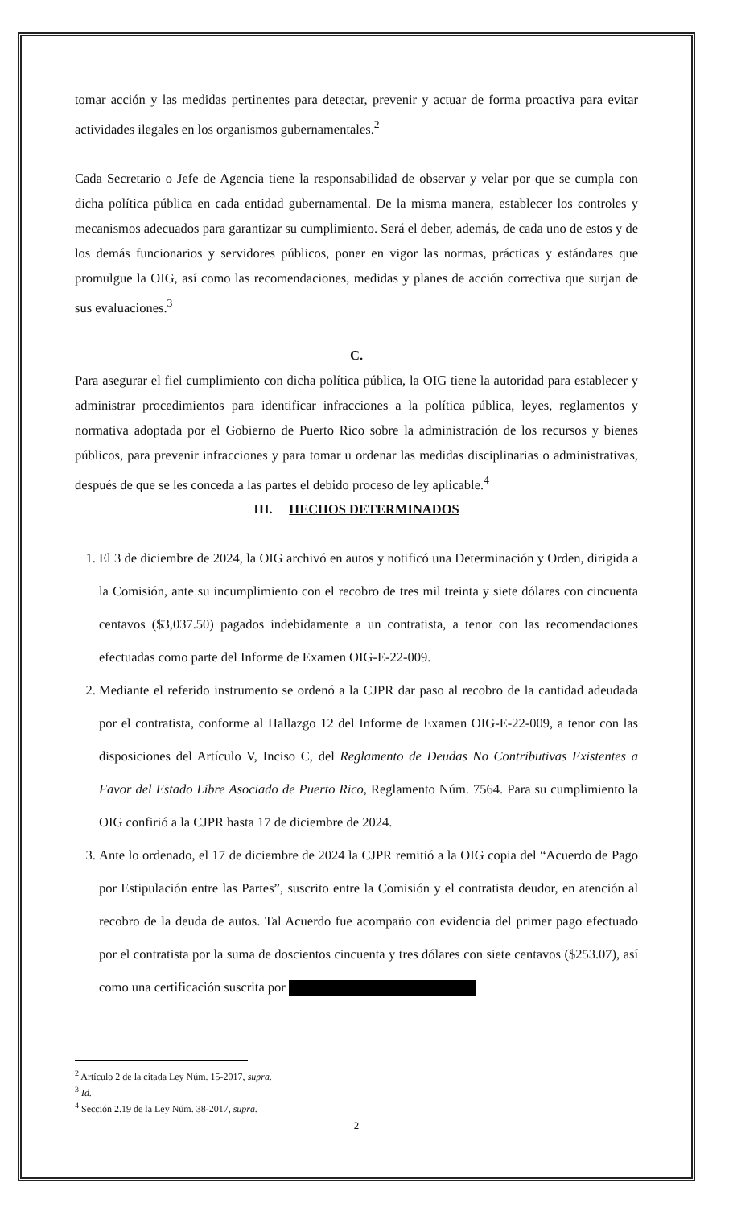tomar acción y las medidas pertinentes para detectar, prevenir y actuar de forma proactiva para evitar actividades ilegales en los organismos gubernamentales.<sup>2</sup>
Cada Secretario o Jefe de Agencia tiene la responsabilidad de observar y velar por que se cumpla con dicha política pública en cada entidad gubernamental. De la misma manera, establecer los controles y mecanismos adecuados para garantizar su cumplimiento. Será el deber, además, de cada uno de estos y de los demás funcionarios y servidores públicos, poner en vigor las normas, prácticas y estándares que promulgue la OIG, así como las recomendaciones, medidas y planes de acción correctiva que surjan de sus evaluaciones.<sup>3</sup>
C.
Para asegurar el fiel cumplimiento con dicha política pública, la OIG tiene la autoridad para establecer y administrar procedimientos para identificar infracciones a la política pública, leyes, reglamentos y normativa adoptada por el Gobierno de Puerto Rico sobre la administración de los recursos y bienes públicos, para prevenir infracciones y para tomar u ordenar las medidas disciplinarias o administrativas, después de que se les conceda a las partes el debido proceso de ley aplicable.<sup>4</sup>
III. HECHOS DETERMINADOS
1. El 3 de diciembre de 2024, la OIG archivó en autos y notificó una Determinación y Orden, dirigida a la Comisión, ante su incumplimiento con el recobro de tres mil treinta y siete dólares con cincuenta centavos ($3,037.50) pagados indebidamente a un contratista, a tenor con las recomendaciones efectuadas como parte del Informe de Examen OIG-E-22-009.
2. Mediante el referido instrumento se ordenó a la CJPR dar paso al recobro de la cantidad adeudada por el contratista, conforme al Hallazgo 12 del Informe de Examen OIG-E-22-009, a tenor con las disposiciones del Artículo V, Inciso C, del Reglamento de Deudas No Contributivas Existentes a Favor del Estado Libre Asociado de Puerto Rico, Reglamento Núm. 7564. Para su cumplimiento la OIG confirió a la CJPR hasta 17 de diciembre de 2024.
3. Ante lo ordenado, el 17 de diciembre de 2024 la CJPR remitió a la OIG copia del “Acuerdo de Pago por Estipulación entre las Partes”, suscrito entre la Comisión y el contratista deudor, en atención al recobro de la deuda de autos. Tal Acuerdo fue acompaño con evidencia del primer pago efectuado por el contratista por la suma de doscientos cincuenta y tres dólares con siete centavos ($253.07), así como una certificación suscrita por
<sup>2</sup> Artículo 2 de la citada Ley Núm. 15-2017, supra.
<sup>3</sup> Id.
<sup>4</sup> Sección 2.19 de la Ley Núm. 38-2017, supra.
2